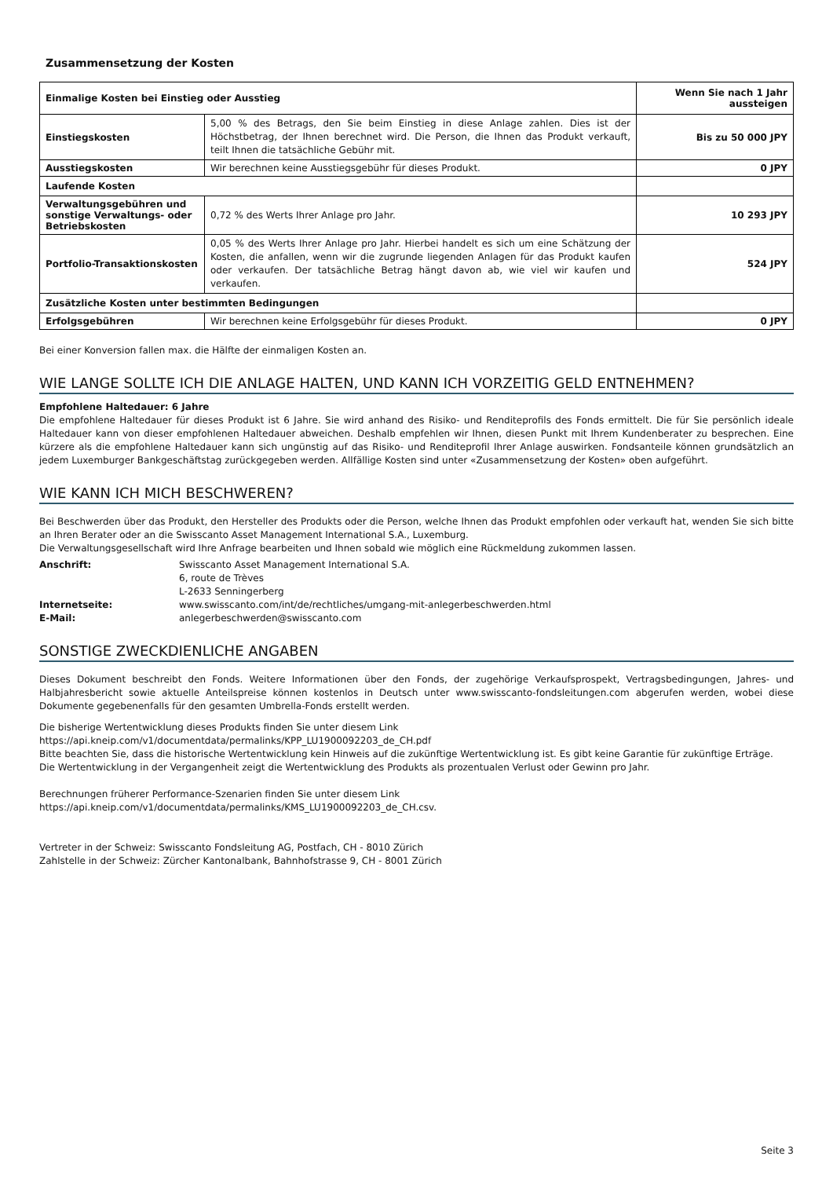Zusammensetzung der Kosten
| Einmalige Kosten bei Einstieg oder Ausstieg | | Wenn Sie nach 1 Jahr aussteigen |
| --- | --- | --- |
| Einstiegskosten | 5,00 % des Betrags, den Sie beim Einstieg in diese Anlage zahlen. Dies ist der Höchstbetrag, der Ihnen berechnet wird. Die Person, die Ihnen das Produkt verkauft, teilt Ihnen die tatsächliche Gebühr mit. | Bis zu 50 000 JPY |
| Ausstiegskosten | Wir berechnen keine Ausstiegsgebühr für dieses Produkt. | 0 JPY |
| Laufende Kosten | | |
| Verwaltungsgebühren und sonstige Verwaltungs- oder Betriebskosten | 0,72 % des Werts Ihrer Anlage pro Jahr. | 10 293 JPY |
| Portfolio-Transaktionskosten | 0,05 % des Werts Ihrer Anlage pro Jahr. Hierbei handelt es sich um eine Schätzung der Kosten, die anfallen, wenn wir die zugrunde liegenden Anlagen für das Produkt kaufen oder verkaufen. Der tatsächliche Betrag hängt davon ab, wie viel wir kaufen und verkaufen. | 524 JPY |
| Zusätzliche Kosten unter bestimmten Bedingungen | | |
| Erfolgsgebühren | Wir berechnen keine Erfolgsgebühr für dieses Produkt. | 0 JPY |
Bei einer Konversion fallen max. die Hälfte der einmaligen Kosten an.
WIE LANGE SOLLTE ICH DIE ANLAGE HALTEN, UND KANN ICH VORZEITIG GELD ENTNEHMEN?
Empfohlene Haltedauer: 6 Jahre
Die empfohlene Haltedauer für dieses Produkt ist 6 Jahre. Sie wird anhand des Risiko- und Renditeprofils des Fonds ermittelt. Die für Sie persönlich ideale Haltedauer kann von dieser empfohlenen Haltedauer abweichen. Deshalb empfehlen wir Ihnen, diesen Punkt mit Ihrem Kundenberater zu besprechen. Eine kürzere als die empfohlene Haltedauer kann sich ungünstig auf das Risiko- und Renditeprofil Ihrer Anlage auswirken. Fondsanteile können grundsätzlich an jedem Luxemburger Bankgeschäftstag zurückgegeben werden. Allfällige Kosten sind unter «Zusammensetzung der Kosten» oben aufgeführt.
WIE KANN ICH MICH BESCHWEREN?
Bei Beschwerden über das Produkt, den Hersteller des Produkts oder die Person, welche Ihnen das Produkt empfohlen oder verkauft hat, wenden Sie sich bitte an Ihren Berater oder an die Swisscanto Asset Management International S.A., Luxemburg.
Die Verwaltungsgesellschaft wird Ihre Anfrage bearbeiten und Ihnen sobald wie möglich eine Rückmeldung zukommen lassen.
| Anschrift: | Swisscanto Asset Management International S.A. 6, route de Trèves L-2633 Senningerberg |
| Internetseite: | www.swisscanto.com/int/de/rechtliches/umgang-mit-anlegerbeschwerden.html |
| E-Mail: | anlegerbeschwerden@swisscanto.com |
SONSTIGE ZWECKDIENLICHE ANGABEN
Dieses Dokument beschreibt den Fonds. Weitere Informationen über den Fonds, der zugehörige Verkaufsprospekt, Vertragsbedingungen, Jahres- und Halbjahresbericht sowie aktuelle Anteilspreise können kostenlos in Deutsch unter www.swisscanto-fondsleitungen.com abgerufen werden, wobei diese Dokumente gegebenenfalls für den gesamten Umbrella-Fonds erstellt werden.
Die bisherige Wertentwicklung dieses Produkts finden Sie unter diesem Link
https://api.kneip.com/v1/documentdata/permalinks/KPP_LU1900092203_de_CH.pdf
Bitte beachten Sie, dass die historische Wertentwicklung kein Hinweis auf die zukünftige Wertentwicklung ist. Es gibt keine Garantie für zukünftige Erträge.
Die Wertentwicklung in der Vergangenheit zeigt die Wertentwicklung des Produkts als prozentualen Verlust oder Gewinn pro Jahr.
Berechnungen früherer Performance-Szenarien finden Sie unter diesem Link
https://api.kneip.com/v1/documentdata/permalinks/KMS_LU1900092203_de_CH.csv.
Vertreter in der Schweiz: Swisscanto Fondsleitung AG, Postfach, CH - 8010 Zürich
Zahlstelle in der Schweiz: Zürcher Kantonalbank, Bahnhofstrasse 9, CH - 8001 Zürich
Seite 3